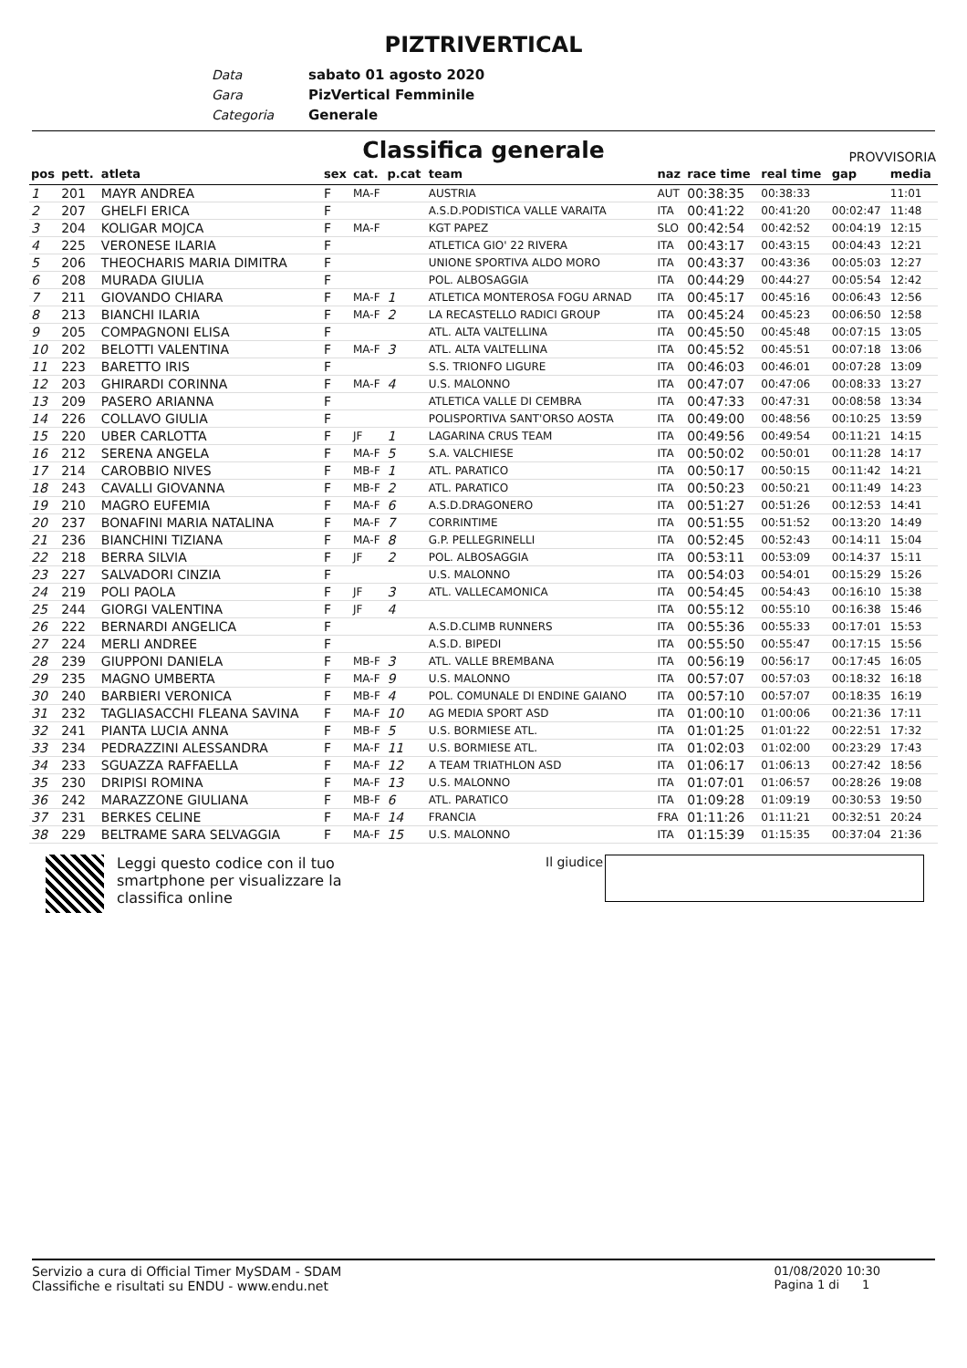PIZTRIVERTICAL
Data sabato 01 agosto 2020
Gara PizVertical Femminile
Categoria Generale
Classifica generale PROVVISORIA
| pos | pett. | atleta | sex | cat. | p.cat | team | naz | race time | real time | gap | media |
| --- | --- | --- | --- | --- | --- | --- | --- | --- | --- | --- | --- |
| 1 | 201 | MAYR ANDREA | F | MA-F | | AUSTRIA | AUT | 00:38:35 | 00:38:33 | | 11:01 |
| 2 | 207 | GHELFI ERICA | F | | | A.S.D.PODISTICA VALLE VARAITA | ITA | 00:41:22 | 00:41:20 | 00:02:47 | 11:48 |
| 3 | 204 | KOLIGAR MOJCA | F | MA-F | | KGT PAPEZ | SLO | 00:42:54 | 00:42:52 | 00:04:19 | 12:15 |
| 4 | 225 | VERONESE ILARIA | F | | | ATLETICA GIO' 22 RIVERA | ITA | 00:43:17 | 00:43:15 | 00:04:43 | 12:21 |
| 5 | 206 | THEOCHARIS MARIA DIMITRA | F | | | UNIONE SPORTIVA ALDO MORO | ITA | 00:43:37 | 00:43:36 | 00:05:03 | 12:27 |
| 6 | 208 | MURADA GIULIA | F | | | POL. ALBOSAGGIA | ITA | 00:44:29 | 00:44:27 | 00:05:54 | 12:42 |
| 7 | 211 | GIOVANDO CHIARA | F | MA-F | 1 | ATLETICA MONTEROSA FOGU ARNAD | ITA | 00:45:17 | 00:45:16 | 00:06:43 | 12:56 |
| 8 | 213 | BIANCHI ILARIA | F | MA-F | 2 | LA RECASTELLO RADICI GROUP | ITA | 00:45:24 | 00:45:23 | 00:06:50 | 12:58 |
| 9 | 205 | COMPAGNONI ELISA | F | | | ATL. ALTA VALTELLINA | ITA | 00:45:50 | 00:45:48 | 00:07:15 | 13:05 |
| 10 | 202 | BELOTTI VALENTINA | F | MA-F | 3 | ATL. ALTA VALTELLINA | ITA | 00:45:52 | 00:45:51 | 00:07:18 | 13:06 |
| 11 | 223 | BARETTO IRIS | F | | | S.S. TRIONFO LIGURE | ITA | 00:46:03 | 00:46:01 | 00:07:28 | 13:09 |
| 12 | 203 | GHIRARDI CORINNA | F | MA-F | 4 | U.S. MALONNO | ITA | 00:47:07 | 00:47:06 | 00:08:33 | 13:27 |
| 13 | 209 | PASERO ARIANNA | F | | | ATLETICA VALLE DI CEMBRA | ITA | 00:47:33 | 00:47:31 | 00:08:58 | 13:34 |
| 14 | 226 | COLLAVO GIULIA | F | | | POLISPORTIVA SANT'ORSO AOSTA | ITA | 00:49:00 | 00:48:56 | 00:10:25 | 13:59 |
| 15 | 220 | UBER CARLOTTA | F | JF | 1 | LAGARINA CRUS TEAM | ITA | 00:49:56 | 00:49:54 | 00:11:21 | 14:15 |
| 16 | 212 | SERENA ANGELA | F | MA-F | 5 | S.A. VALCHIESE | ITA | 00:50:02 | 00:50:01 | 00:11:28 | 14:17 |
| 17 | 214 | CAROBBIO NIVES | F | MB-F | 1 | ATL. PARATICO | ITA | 00:50:17 | 00:50:15 | 00:11:42 | 14:21 |
| 18 | 243 | CAVALLI GIOVANNA | F | MB-F | 2 | ATL. PARATICO | ITA | 00:50:23 | 00:50:21 | 00:11:49 | 14:23 |
| 19 | 210 | MAGRO EUFEMIA | F | MA-F | 6 | A.S.D.DRAGONERO | ITA | 00:51:27 | 00:51:26 | 00:12:53 | 14:41 |
| 20 | 237 | BONAFINI MARIA NATALINA | F | MA-F | 7 | CORRINTIME | ITA | 00:51:55 | 00:51:52 | 00:13:20 | 14:49 |
| 21 | 236 | BIANCHINI TIZIANA | F | MA-F | 8 | G.P. PELLEGRINELLI | ITA | 00:52:45 | 00:52:43 | 00:14:11 | 15:04 |
| 22 | 218 | BERRA SILVIA | F | JF | 2 | POL. ALBOSAGGIA | ITA | 00:53:11 | 00:53:09 | 00:14:37 | 15:11 |
| 23 | 227 | SALVADORI CINZIA | F | | | U.S. MALONNO | ITA | 00:54:03 | 00:54:01 | 00:15:29 | 15:26 |
| 24 | 219 | POLI PAOLA | F | JF | 3 | ATL. VALLECAMONICA | ITA | 00:54:45 | 00:54:43 | 00:16:10 | 15:38 |
| 25 | 244 | GIORGI VALENTINA | F | JF | 4 | | ITA | 00:55:12 | 00:55:10 | 00:16:38 | 15:46 |
| 26 | 222 | BERNARDI ANGELICA | F | | | A.S.D.CLIMB RUNNERS | ITA | 00:55:36 | 00:55:33 | 00:17:01 | 15:53 |
| 27 | 224 | MERLI ANDREE | F | | | A.S.D. BIPEDI | ITA | 00:55:50 | 00:55:47 | 00:17:15 | 15:56 |
| 28 | 239 | GIUPPONI DANIELA | F | MB-F | 3 | ATL. VALLE BREMBANA | ITA | 00:56:19 | 00:56:17 | 00:17:45 | 16:05 |
| 29 | 235 | MAGNO UMBERTA | F | MA-F | 9 | U.S. MALONNO | ITA | 00:57:07 | 00:57:03 | 00:18:32 | 16:18 |
| 30 | 240 | BARBIERI VERONICA | F | MB-F | 4 | POL. COMUNALE DI ENDINE GAIANO | ITA | 00:57:10 | 00:57:07 | 00:18:35 | 16:19 |
| 31 | 232 | TAGLIASACCHI FLEANA SAVINA | F | MA-F | 10 | AG MEDIA SPORT ASD | ITA | 01:00:10 | 01:00:06 | 00:21:36 | 17:11 |
| 32 | 241 | PIANTA LUCIA ANNA | F | MB-F | 5 | U.S. BORMIESE ATL. | ITA | 01:01:25 | 01:01:22 | 00:22:51 | 17:32 |
| 33 | 234 | PEDRAZZINI ALESSANDRA | F | MA-F | 11 | U.S. BORMIESE ATL. | ITA | 01:02:03 | 01:02:00 | 00:23:29 | 17:43 |
| 34 | 233 | SGUAZZA RAFFAELLA | F | MA-F | 12 | A TEAM TRIATHLON ASD | ITA | 01:06:17 | 01:06:13 | 00:27:42 | 18:56 |
| 35 | 230 | DRIPISI ROMINA | F | MA-F | 13 | U.S. MALONNO | ITA | 01:07:01 | 01:06:57 | 00:28:26 | 19:08 |
| 36 | 242 | MARAZZONE GIULIANA | F | MB-F | 6 | ATL. PARATICO | ITA | 01:09:28 | 01:09:19 | 00:30:53 | 19:50 |
| 37 | 231 | BERKES CELINE | F | MA-F | 14 | FRANCIA | FRA | 01:11:26 | 01:11:21 | 00:32:51 | 20:24 |
| 38 | 229 | BELTRAME SARA SELVAGGIA | F | MA-F | 15 | U.S. MALONNO | ITA | 01:15:39 | 01:15:35 | 00:37:04 | 21:36 |
Leggi questo codice con il tuo smartphone per visualizzare la classifica online
Il giudice
Servizio a cura di Official Timer MySDAM - SDAM
Classifiche e risultati su ENDU - www.endu.net
01/08/2020 10:30
Pagina 1 di 1